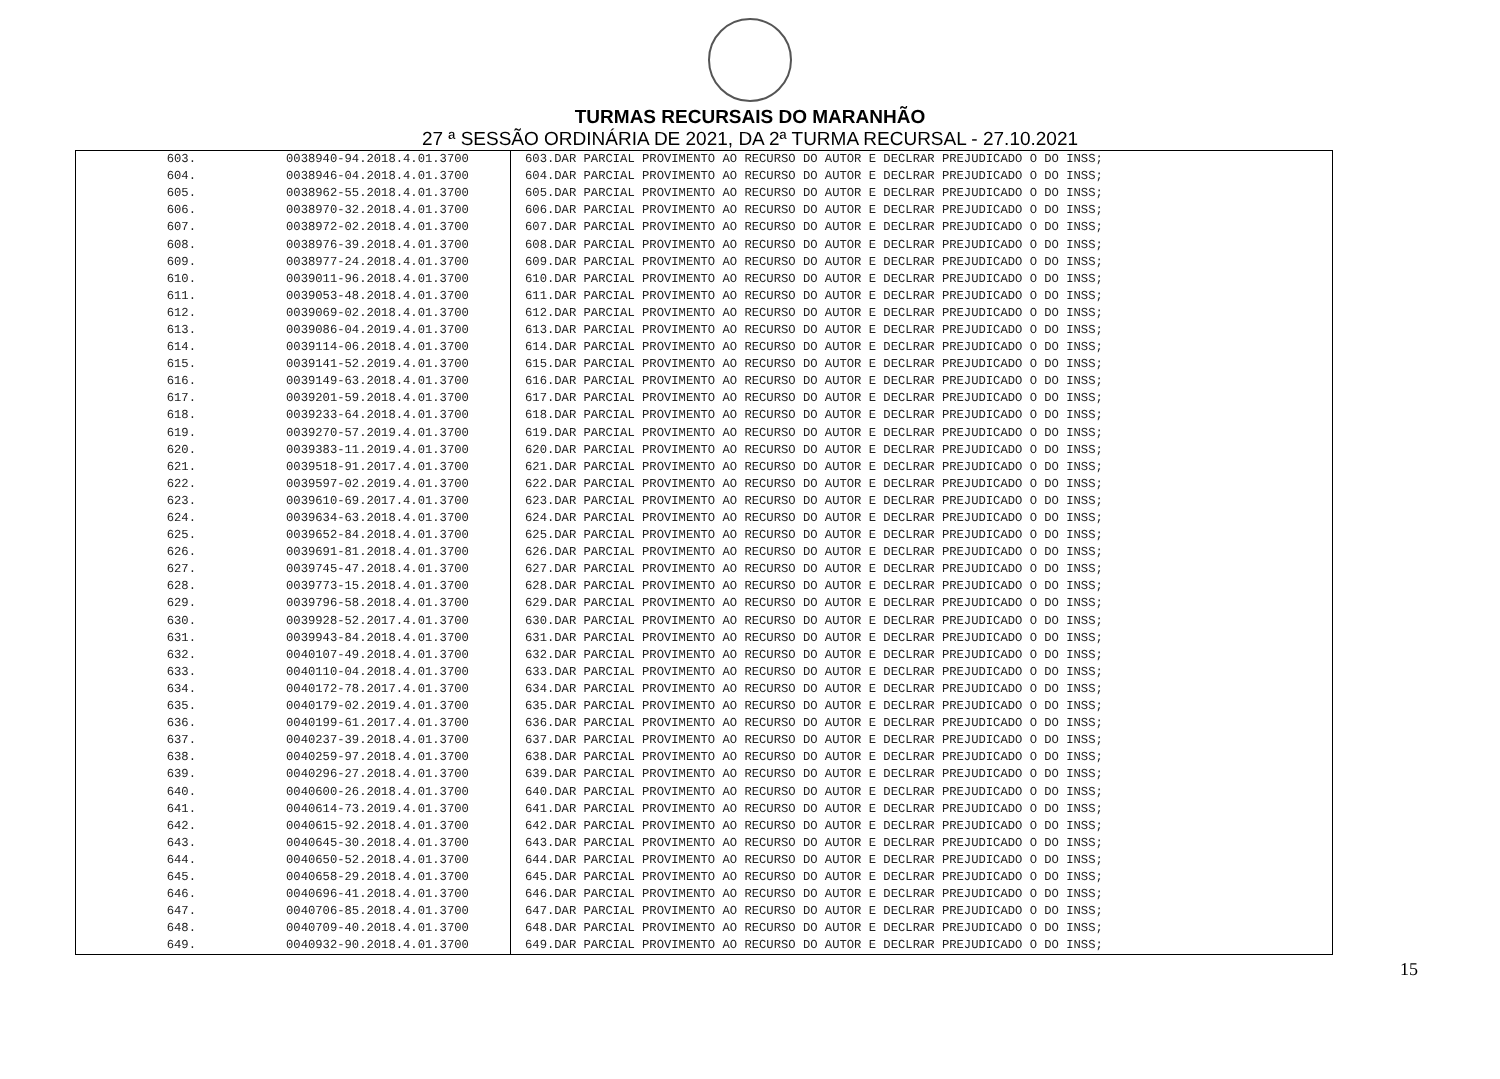TURMAS RECURSAIS DO MARANHÃO
27 ª SESSÃO ORDINÁRIA DE 2021, DA 2ª TURMA RECURSAL - 27.10.2021
| 603. | 0038940-94.2018.4.01.3700 | 603.DAR PARCIAL PROVIMENTO AO RECURSO DO AUTOR E DECLRAR PREJUDICADO O DO INSS; |
| 604. | 0038946-04.2018.4.01.3700 | 604.DAR PARCIAL PROVIMENTO AO RECURSO DO AUTOR E DECLRAR PREJUDICADO O DO INSS; |
| 605. | 0038962-55.2018.4.01.3700 | 605.DAR PARCIAL PROVIMENTO AO RECURSO DO AUTOR E DECLRAR PREJUDICADO O DO INSS; |
| 606. | 0038970-32.2018.4.01.3700 | 606.DAR PARCIAL PROVIMENTO AO RECURSO DO AUTOR E DECLRAR PREJUDICADO O DO INSS; |
| 607. | 0038972-02.2018.4.01.3700 | 607.DAR PARCIAL PROVIMENTO AO RECURSO DO AUTOR E DECLRAR PREJUDICADO O DO INSS; |
| 608. | 0038976-39.2018.4.01.3700 | 608.DAR PARCIAL PROVIMENTO AO RECURSO DO AUTOR E DECLRAR PREJUDICADO O DO INSS; |
| 609. | 0038977-24.2018.4.01.3700 | 609.DAR PARCIAL PROVIMENTO AO RECURSO DO AUTOR E DECLRAR PREJUDICADO O DO INSS; |
| 610. | 0039011-96.2018.4.01.3700 | 610.DAR PARCIAL PROVIMENTO AO RECURSO DO AUTOR E DECLRAR PREJUDICADO O DO INSS; |
| 611. | 0039053-48.2018.4.01.3700 | 611.DAR PARCIAL PROVIMENTO AO RECURSO DO AUTOR E DECLRAR PREJUDICADO O DO INSS; |
| 612. | 0039069-02.2018.4.01.3700 | 612.DAR PARCIAL PROVIMENTO AO RECURSO DO AUTOR E DECLRAR PREJUDICADO O DO INSS; |
| 613. | 0039086-04.2019.4.01.3700 | 613.DAR PARCIAL PROVIMENTO AO RECURSO DO AUTOR E DECLRAR PREJUDICADO O DO INSS; |
| 614. | 0039114-06.2018.4.01.3700 | 614.DAR PARCIAL PROVIMENTO AO RECURSO DO AUTOR E DECLRAR PREJUDICADO O DO INSS; |
| 615. | 0039141-52.2019.4.01.3700 | 615.DAR PARCIAL PROVIMENTO AO RECURSO DO AUTOR E DECLRAR PREJUDICADO O DO INSS; |
| 616. | 0039149-63.2018.4.01.3700 | 616.DAR PARCIAL PROVIMENTO AO RECURSO DO AUTOR E DECLRAR PREJUDICADO O DO INSS; |
| 617. | 0039201-59.2018.4.01.3700 | 617.DAR PARCIAL PROVIMENTO AO RECURSO DO AUTOR E DECLRAR PREJUDICADO O DO INSS; |
| 618. | 0039233-64.2018.4.01.3700 | 618.DAR PARCIAL PROVIMENTO AO RECURSO DO AUTOR E DECLRAR PREJUDICADO O DO INSS; |
| 619. | 0039270-57.2019.4.01.3700 | 619.DAR PARCIAL PROVIMENTO AO RECURSO DO AUTOR E DECLRAR PREJUDICADO O DO INSS; |
| 620. | 0039383-11.2019.4.01.3700 | 620.DAR PARCIAL PROVIMENTO AO RECURSO DO AUTOR E DECLRAR PREJUDICADO O DO INSS; |
| 621. | 0039518-91.2017.4.01.3700 | 621.DAR PARCIAL PROVIMENTO AO RECURSO DO AUTOR E DECLRAR PREJUDICADO O DO INSS; |
| 622. | 0039597-02.2019.4.01.3700 | 622.DAR PARCIAL PROVIMENTO AO RECURSO DO AUTOR E DECLRAR PREJUDICADO O DO INSS; |
| 623. | 0039610-69.2017.4.01.3700 | 623.DAR PARCIAL PROVIMENTO AO RECURSO DO AUTOR E DECLRAR PREJUDICADO O DO INSS; |
| 624. | 0039634-63.2018.4.01.3700 | 624.DAR PARCIAL PROVIMENTO AO RECURSO DO AUTOR E DECLRAR PREJUDICADO O DO INSS; |
| 625. | 0039652-84.2018.4.01.3700 | 625.DAR PARCIAL PROVIMENTO AO RECURSO DO AUTOR E DECLRAR PREJUDICADO O DO INSS; |
| 626. | 0039691-81.2018.4.01.3700 | 626.DAR PARCIAL PROVIMENTO AO RECURSO DO AUTOR E DECLRAR PREJUDICADO O DO INSS; |
| 627. | 0039745-47.2018.4.01.3700 | 627.DAR PARCIAL PROVIMENTO AO RECURSO DO AUTOR E DECLRAR PREJUDICADO O DO INSS; |
| 628. | 0039773-15.2018.4.01.3700 | 628.DAR PARCIAL PROVIMENTO AO RECURSO DO AUTOR E DECLRAR PREJUDICADO O DO INSS; |
| 629. | 0039796-58.2018.4.01.3700 | 629.DAR PARCIAL PROVIMENTO AO RECURSO DO AUTOR E DECLRAR PREJUDICADO O DO INSS; |
| 630. | 0039928-52.2017.4.01.3700 | 630.DAR PARCIAL PROVIMENTO AO RECURSO DO AUTOR E DECLRAR PREJUDICADO O DO INSS; |
| 631. | 0039943-84.2018.4.01.3700 | 631.DAR PARCIAL PROVIMENTO AO RECURSO DO AUTOR E DECLRAR PREJUDICADO O DO INSS; |
| 632. | 0040107-49.2018.4.01.3700 | 632.DAR PARCIAL PROVIMENTO AO RECURSO DO AUTOR E DECLRAR PREJUDICADO O DO INSS; |
| 633. | 0040110-04.2018.4.01.3700 | 633.DAR PARCIAL PROVIMENTO AO RECURSO DO AUTOR E DECLRAR PREJUDICADO O DO INSS; |
| 634. | 0040172-78.2017.4.01.3700 | 634.DAR PARCIAL PROVIMENTO AO RECURSO DO AUTOR E DECLRAR PREJUDICADO O DO INSS; |
| 635. | 0040179-02.2019.4.01.3700 | 635.DAR PARCIAL PROVIMENTO AO RECURSO DO AUTOR E DECLRAR PREJUDICADO O DO INSS; |
| 636. | 0040199-61.2017.4.01.3700 | 636.DAR PARCIAL PROVIMENTO AO RECURSO DO AUTOR E DECLRAR PREJUDICADO O DO INSS; |
| 637. | 0040237-39.2018.4.01.3700 | 637.DAR PARCIAL PROVIMENTO AO RECURSO DO AUTOR E DECLRAR PREJUDICADO O DO INSS; |
| 638. | 0040259-97.2018.4.01.3700 | 638.DAR PARCIAL PROVIMENTO AO RECURSO DO AUTOR E DECLRAR PREJUDICADO O DO INSS; |
| 639. | 0040296-27.2018.4.01.3700 | 639.DAR PARCIAL PROVIMENTO AO RECURSO DO AUTOR E DECLRAR PREJUDICADO O DO INSS; |
| 640. | 0040600-26.2018.4.01.3700 | 640.DAR PARCIAL PROVIMENTO AO RECURSO DO AUTOR E DECLRAR PREJUDICADO O DO INSS; |
| 641. | 0040614-73.2019.4.01.3700 | 641.DAR PARCIAL PROVIMENTO AO RECURSO DO AUTOR E DECLRAR PREJUDICADO O DO INSS; |
| 642. | 0040615-92.2018.4.01.3700 | 642.DAR PARCIAL PROVIMENTO AO RECURSO DO AUTOR E DECLRAR PREJUDICADO O DO INSS; |
| 643. | 0040645-30.2018.4.01.3700 | 643.DAR PARCIAL PROVIMENTO AO RECURSO DO AUTOR E DECLRAR PREJUDICADO O DO INSS; |
| 644. | 0040650-52.2018.4.01.3700 | 644.DAR PARCIAL PROVIMENTO AO RECURSO DO AUTOR E DECLRAR PREJUDICADO O DO INSS; |
| 645. | 0040658-29.2018.4.01.3700 | 645.DAR PARCIAL PROVIMENTO AO RECURSO DO AUTOR E DECLRAR PREJUDICADO O DO INSS; |
| 646. | 0040696-41.2018.4.01.3700 | 646.DAR PARCIAL PROVIMENTO AO RECURSO DO AUTOR E DECLRAR PREJUDICADO O DO INSS; |
| 647. | 0040706-85.2018.4.01.3700 | 647.DAR PARCIAL PROVIMENTO AO RECURSO DO AUTOR E DECLRAR PREJUDICADO O DO INSS; |
| 648. | 0040709-40.2018.4.01.3700 | 648.DAR PARCIAL PROVIMENTO AO RECURSO DO AUTOR E DECLRAR PREJUDICADO O DO INSS; |
| 649. | 0040932-90.2018.4.01.3700 | 649.DAR PARCIAL PROVIMENTO AO RECURSO DO AUTOR E DECLRAR PREJUDICADO O DO INSS; |
15